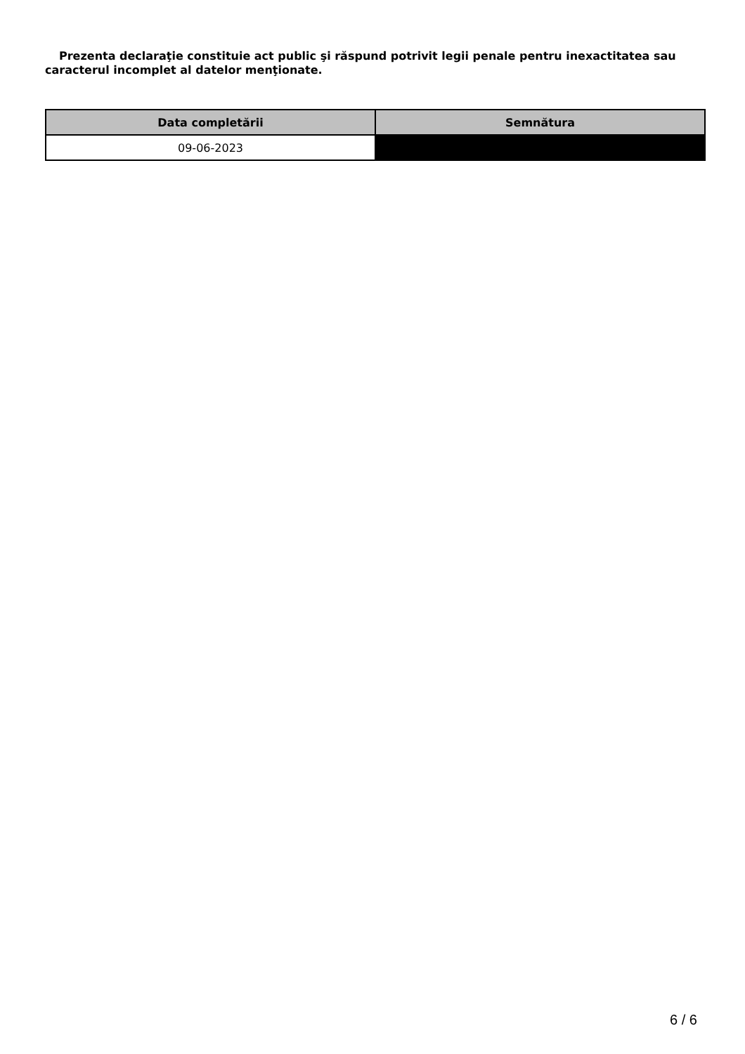Prezenta declaraţie constituie act public şi răspund potrivit legii penale pentru inexactitatea sau caracterul incomplet al datelor menţionate.
| Data completării | Semnătura |
| --- | --- |
| 09-06-2023 | |
6 / 6